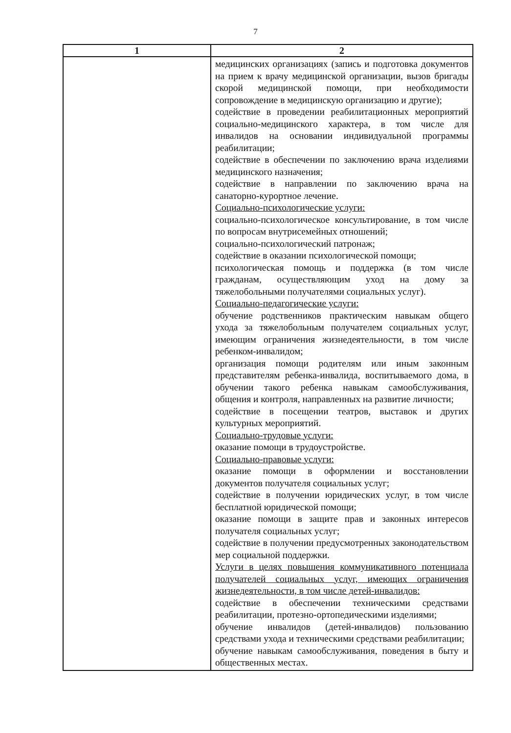7
| 1 | 2 |
| --- | --- |
| | медицинских организациях (запись и подготовка документов на прием к врачу медицинской организации, вызов бригады скорой медицинской помощи, при необходимости сопровождение в медицинскую организацию и другие); содействие в проведении реабилитационных мероприятий социально-медицинского характера, в том числе для инвалидов на основании индивидуальной программы реабилитации; содействие в обеспечении по заключению врача изделиями медицинского назначения; содействие в направлении по заключению врача на санаторно-курортное лечение. Социально-психологические услуги: социально-психологическое консультирование, в том числе по вопросам внутрисемейных отношений; социально-психологический патронаж; содействие в оказании психологической помощи; психологическая помощь и поддержка (в том числе гражданам, осуществляющим уход на дому за тяжелобольными получателями социальных услуг). Социально-педагогические услуги: обучение родственников практическим навыкам общего ухода за тяжелобольным получателем социальных услуг, имеющим ограничения жизнедеятельности, в том числе ребенком-инвалидом; организация помощи родителям или иным законным представителям ребенка-инвалида, воспитываемого дома, в обучении такого ребенка навыкам самообслуживания, общения и контроля, направленных на развитие личности; содействие в посещении театров, выставок и других культурных мероприятий. Социально-трудовые услуги: оказание помощи в трудоустройстве. Социально-правовые услуги: оказание помощи в оформлении и восстановлении документов получателя социальных услуг; содействие в получении юридических услуг, в том числе бесплатной юридической помощи; оказание помощи в защите прав и законных интересов получателя социальных услуг; содействие в получении предусмотренных законодательством мер социальной поддержки. Услуги в целях повышения коммуникативного потенциала получателей социальных услуг, имеющих ограничения жизнедеятельности, в том числе детей-инвалидов: содействие в обеспечении техническими средствами реабилитации, протезно-ортопедическими изделиями; обучение инвалидов (детей-инвалидов) пользованию средствами ухода и техническими средствами реабилитации; обучение навыкам самообслуживания, поведения в быту и общественных местах. |